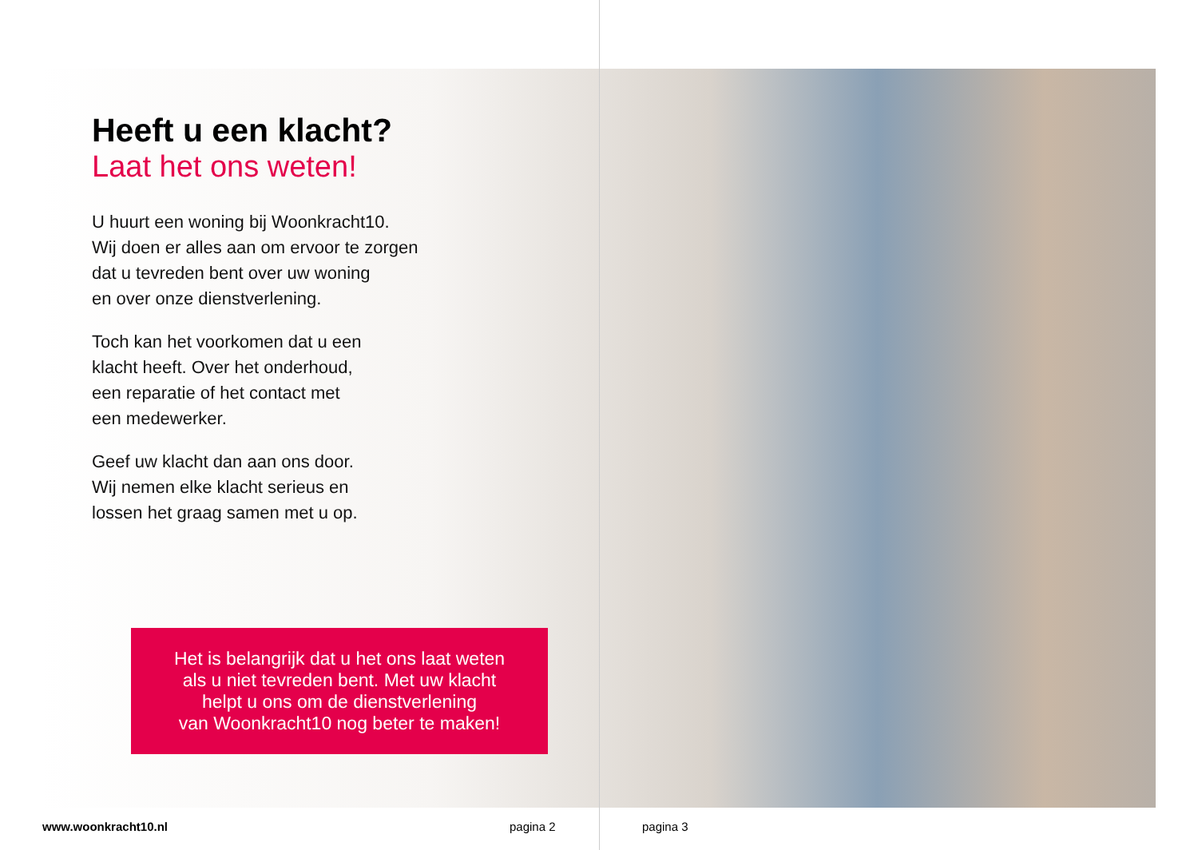Heeft u een klacht?
Laat het ons weten!
U huurt een woning bij Woonkracht10.
Wij doen er alles aan om ervoor te zorgen
dat u tevreden bent over uw woning
en over onze dienstverlening.
Toch kan het voorkomen dat u een
klacht heeft. Over het onderhoud,
een reparatie of het contact met
een medewerker.
Geef uw klacht dan aan ons door.
Wij nemen elke klacht serieus en
lossen het graag samen met u op.
Het is belangrijk dat u het ons laat weten
als u niet tevreden bent. Met uw klacht
helpt u ons om de dienstverlening
van Woonkracht10 nog beter te maken!
www.woonkracht10.nl pagina 2 pagina 3